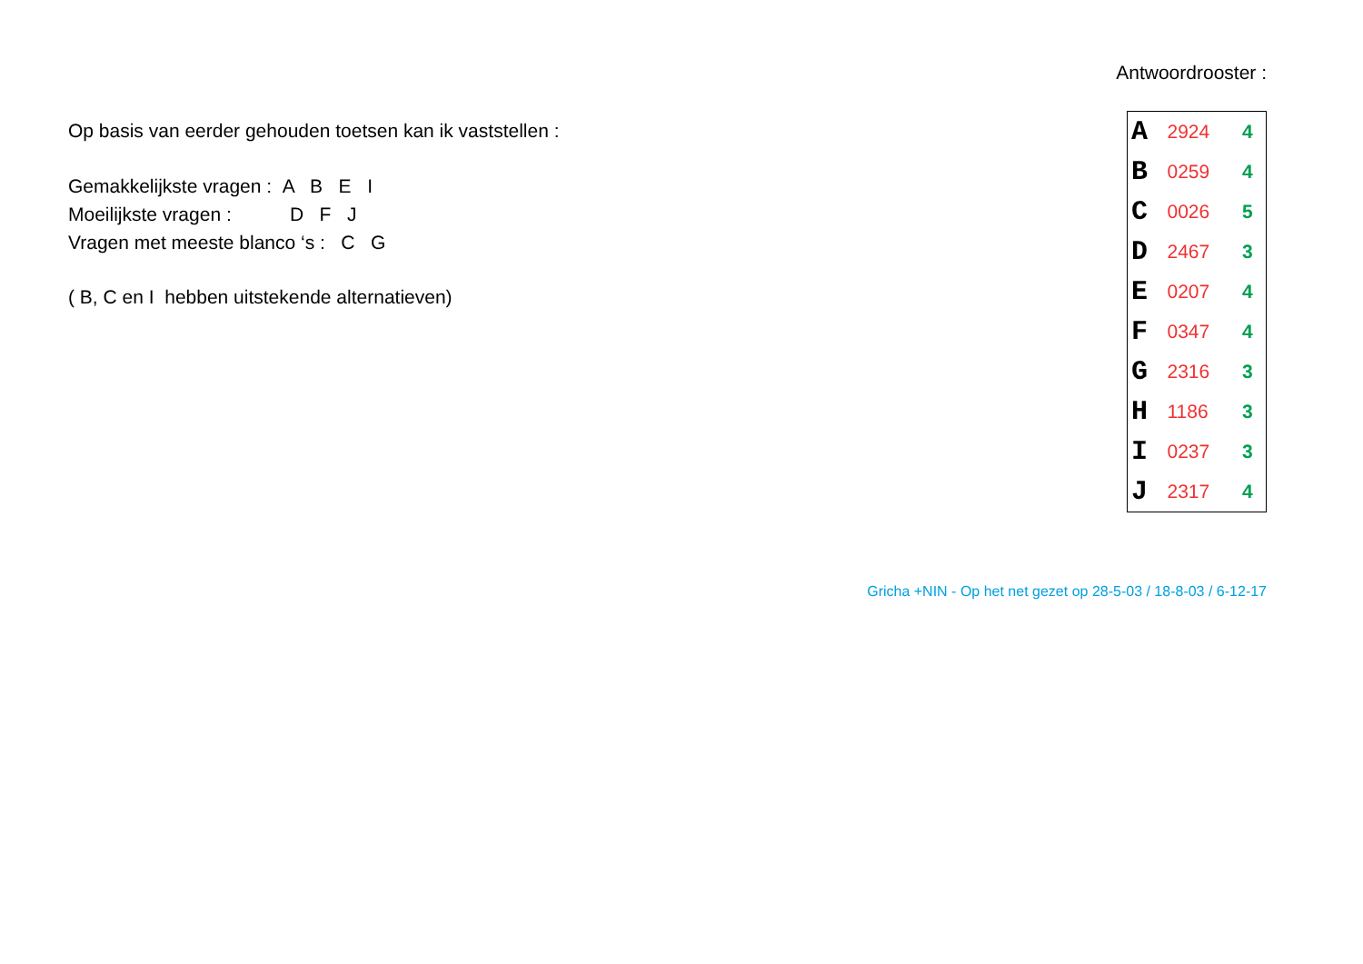Op basis van eerder gehouden toetsen kan ik vaststellen :
Gemakkelijkste vragen : A B E I
Moeilijkste vragen : D F J
Vragen met meeste blanco ‘s : C G
( B, C en I hebben uitstekende alternatieven)
Antwoordrooster :
| A | 2924 | 4 |
| B | 0259 | 4 |
| C | 0026 | 5 |
| D | 2467 | 3 |
| E | 0207 | 4 |
| F | 0347 | 4 |
| G | 2316 | 3 |
| H | 1186 | 3 |
| I | 0237 | 3 |
| J | 2317 | 4 |
Gricha +NIN - Op het net gezet op 28-5-03 / 18-8-03 / 6-12-17